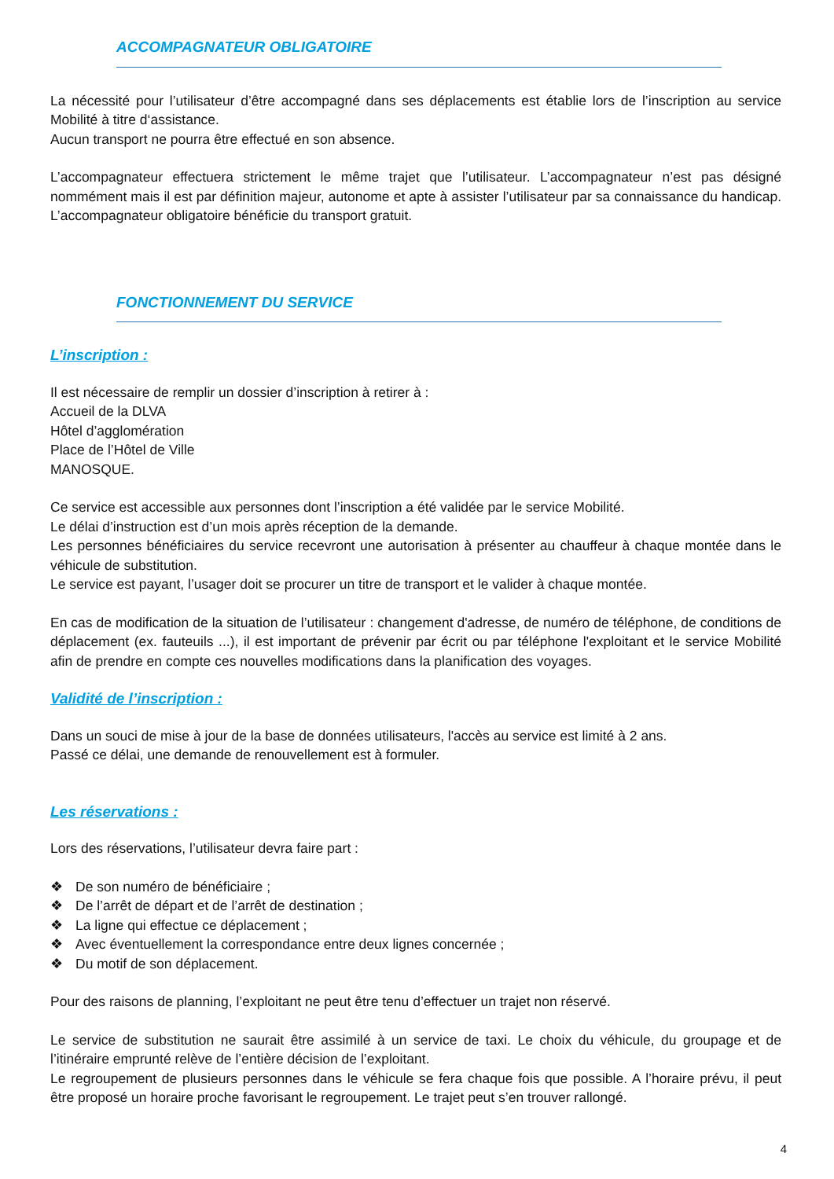ACCOMPAGNATEUR OBLIGATOIRE
La nécessité pour l’utilisateur d’être accompagné dans ses déplacements est établie lors de l’inscription au service Mobilité à titre d‘assistance.
Aucun transport ne pourra être effectué en son absence.
L’accompagnateur effectuera strictement le même trajet que l’utilisateur. L’accompagnateur n’est pas désigné nommément mais il est par définition majeur, autonome et apte à assister l’utilisateur par sa connaissance du handicap. L’accompagnateur obligatoire bénéficie du transport gratuit.
FONCTIONNEMENT DU SERVICE
L’inscription :
Il est nécessaire de remplir un dossier d’inscription à retirer à :
Accueil de la DLVA
Hôtel d’agglomération
Place de l’Hôtel de Ville
MANOSQUE.
Ce service est accessible aux personnes dont l’inscription a été validée par le service Mobilité.
Le délai d’instruction est d’un mois après réception de la demande.
Les personnes bénéficiaires du service recevront une autorisation à présenter au chauffeur à chaque montée dans le véhicule de substitution.
Le service est payant, l’usager doit se procurer un titre de transport et le valider à chaque montée.
En cas de modification de la situation de l’utilisateur : changement d'adresse, de numéro de téléphone, de conditions de déplacement (ex. fauteuils ...), il est important de prévenir par écrit ou par téléphone l'exploitant et le service Mobilité afin de prendre en compte ces nouvelles modifications dans la planification des voyages.
Validité de l’inscription :
Dans un souci de mise à jour de la base de données utilisateurs, l'accès au service est limité à 2 ans.
Passé ce délai, une demande de renouvellement est à formuler.
Les réservations :
Lors des réservations, l’utilisateur devra faire part :
❖ De son numéro de bénéficiaire ;
❖ De l’arrêt de départ et de l’arrêt de destination ;
❖ La ligne qui effectue ce déplacement ;
❖ Avec éventuellement la correspondance entre deux lignes concernée ;
❖ Du motif de son déplacement.
Pour des raisons de planning, l’exploitant ne peut être tenu d’effectuer un trajet non réservé.
Le service de substitution ne saurait être assimilé à un service de taxi. Le choix du véhicule, du groupage et de l’itinéraire emprunté relève de l’entière décision de l’exploitant.
Le regroupement de plusieurs personnes dans le véhicule se fera chaque fois que possible. A l’horaire prévu, il peut être proposé un horaire proche favorisant le regroupement. Le trajet peut s’en trouver rallongé.
4